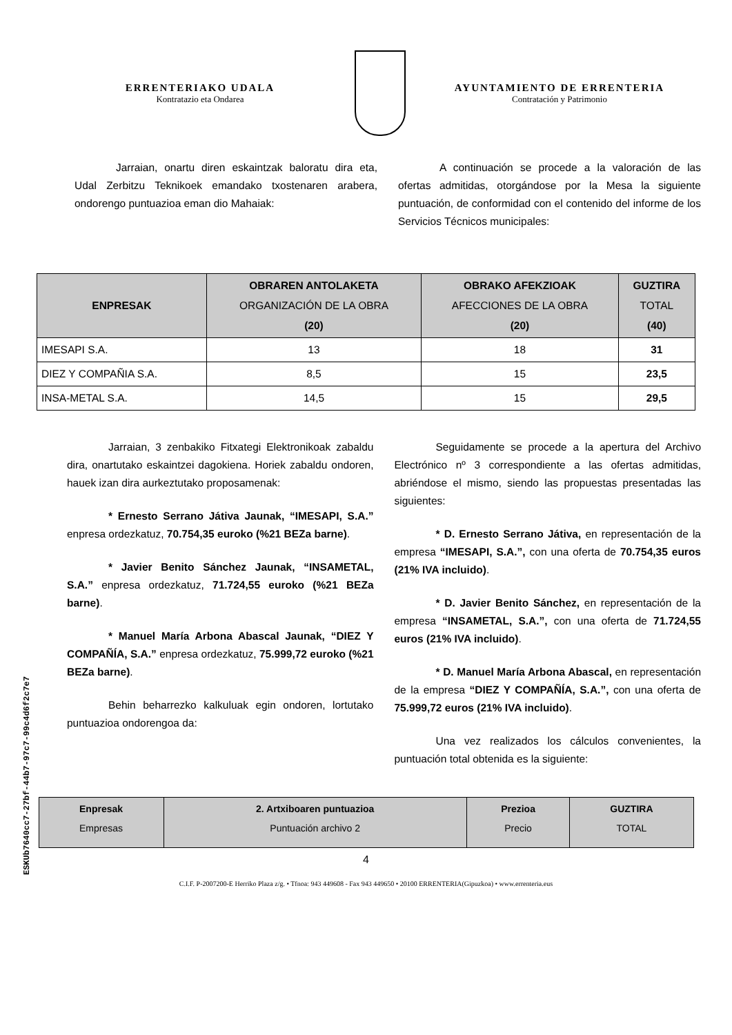ERRENTERIAKO UDALA
Kontratazio eta Ondarea
AYUNTAMIENTO DE ERRENTERIA
Contratación y Patrimonio
Jarraian, onartu diren eskaintzak baloratu dira eta, Udal Zerbitzu Teknikoek emandako txostenaren arabera, ondorengo puntuazioa eman dio Mahaiak:
A continuación se procede a la valoración de las ofertas admitidas, otorgándose por la Mesa la siguiente puntuación, de conformidad con el contenido del informe de los Servicios Técnicos municipales:
| ENPRESAK | OBRAREN ANTOLAKETA ORGANIZACIÓN DE LA OBRA (20) | OBRAKO AFEKZIOAK AFECCIONES DE LA OBRA (20) | GUZTIRA TOTAL (40) |
| --- | --- | --- | --- |
| IMESAPI S.A. | 13 | 18 | 31 |
| DIEZ Y COMPAÑIA S.A. | 8,5 | 15 | 23,5 |
| INSA-METAL S.A. | 14,5 | 15 | 29,5 |
Jarraian, 3 zenbakiko Fitxategi Elektronikoak zabaldu dira, onartutako eskaintzei dagokiena. Horiek zabaldu ondoren, hauek izan dira aurkeztutako proposamenak:
* Ernesto Serrano Játiva Jaunak, “IMESAPI, S.A.” enpresa ordezkatuz, 70.754,35 euroko (%21 BEZa barne).
* Javier Benito Sánchez Jaunak, “INSAMETAL, S.A.” enpresa ordezkatuz, 71.724,55 euroko (%21 BEZa barne).
* Manuel María Arbona Abascal Jaunak, “DIEZ Y COMPAÑÍA, S.A.” enpresa ordezkatuz, 75.999,72 euroko (%21 BEZa barne).
Behin beharrezko kalkuluak egin ondoren, lortutako puntuazioa ondorengoa da:
Seguidamente se procede a la apertura del Archivo Electrónico nº 3 correspondiente a las ofertas admitidas, abriéndose el mismo, siendo las propuestas presentadas las siguientes:
* D. Ernesto Serrano Játiva, en representación de la empresa “IMESAPI, S.A.”, con una oferta de 70.754,35 euros (21% IVA incluido).
* D. Javier Benito Sánchez, en representación de la empresa “INSAMETAL, S.A.”, con una oferta de 71.724,55 euros (21% IVA incluido).
* D. Manuel María Arbona Abascal, en representación de la empresa “DIEZ Y COMPAÑÍA, S.A.”, con una oferta de 75.999,72 euros (21% IVA incluido).
Una vez realizados los cálculos convenientes, la puntuación total obtenida es la siguiente:
| Enpresak Empresas | 2. Artxiboaren puntuazioa Puntuación archivo 2 | Prezioa Precio | GUZTIRA TOTAL |
| --- | --- | --- | --- |
4
C.I.F. P-2007200-E Herriko Plaza z/g. • Tfnoa: 943 449608 - Fax 943 449650 • 20100 ERRENTERIA(Gipuzkoa) • www.errenteria.eus
ESKUb7640cc7-27bf-44b7-97c7-99c4d6f2c7e7